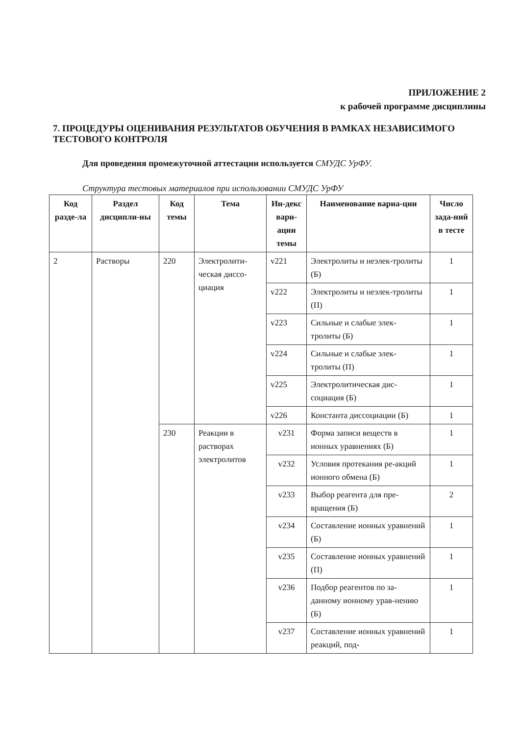ПРИЛОЖЕНИЕ 2
к рабочей программе дисциплины
7. ПРОЦЕДУРЫ ОЦЕНИВАНИЯ РЕЗУЛЬТАТОВ ОБУЧЕНИЯ В РАМКАХ НЕЗАВИСИМОГО ТЕСТОВОГО КОНТРОЛЯ
Для проведения промежуточной аттестации используется СМУДС УрФУ.
Структура тестовых материалов при использовании СМУДС УрФУ
| Код разде-ла | Раздел дисципли-ны | Код темы | Тема | Ин-декс вари-ации темы | Наименование вариа-ции | Число зада-ний в тесте |
| --- | --- | --- | --- | --- | --- | --- |
| 2 | Растворы | 220 | Электролити-ческая диссо-циация | v221 | Электролиты и неэлек-тролиты (Б) | 1 |
| | | | | v222 | Электролиты и неэлек-тролиты (П) | 1 |
| | | | | v223 | Сильные и слабые элек-тролиты (Б) | 1 |
| | | | | v224 | Сильные и слабые элек-тролиты (П) | 1 |
| | | | | v225 | Электролитическая дис-социация (Б) | 1 |
| | | | | v226 | Константа диссоциации (Б) | 1 |
| | | 230 | Реакции в растворах электролитов | v231 | Форма записи веществ в ионных уравнениях (Б) | 1 |
| | | | | v232 | Условия протекания ре-акций ионного обмена (Б) | 1 |
| | | | | v233 | Выбор реагента для пре-вращения (Б) | 2 |
| | | | | v234 | Составление ионных уравнений (Б) | 1 |
| | | | | v235 | Составление ионных уравнений (П) | 1 |
| | | | | v236 | Подбор реагентов по за-данному ионному урав-нению (Б) | 1 |
| | | | | v237 | Составление ионных уравнений реакций, под- | 1 |